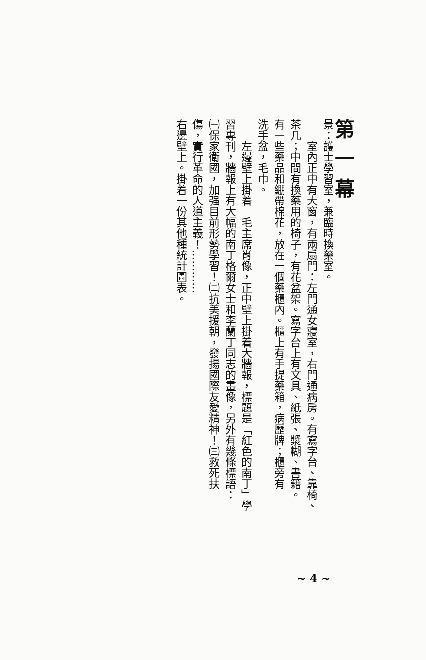第一幕
景：護士學習室，兼臨時換藥室。
室內正中有大窗，有兩扇門：左門通女寢室，右門通病房。有寫字台、靠椅、
茶几；中間有換藥用的椅子，有花盆架。寫字台上有文具、紙張、漿糊、書籍。
有一些藥品和綳帶棉花，放在一個藥櫃內。櫃上有手提藥箱，病歷牌；櫃旁有
洗手盆，毛巾。
左邊壁上掛着　毛主席肖像，正中壁上掛着大牆報，標題是「紅色的南丁」學
習專刊，牆報上有大幅的南丁格爾女士和李蘭丁同志的畫像，另外有幾條標語：
㈠保家衛國，加强目前形勢學習！㈡抗美援朝，發揚國際友愛精神！㈢救死扶
傷，實行革命的人道主義！…………
右邊壁上。掛着一份其他種統計圖表。
~ 4 ~